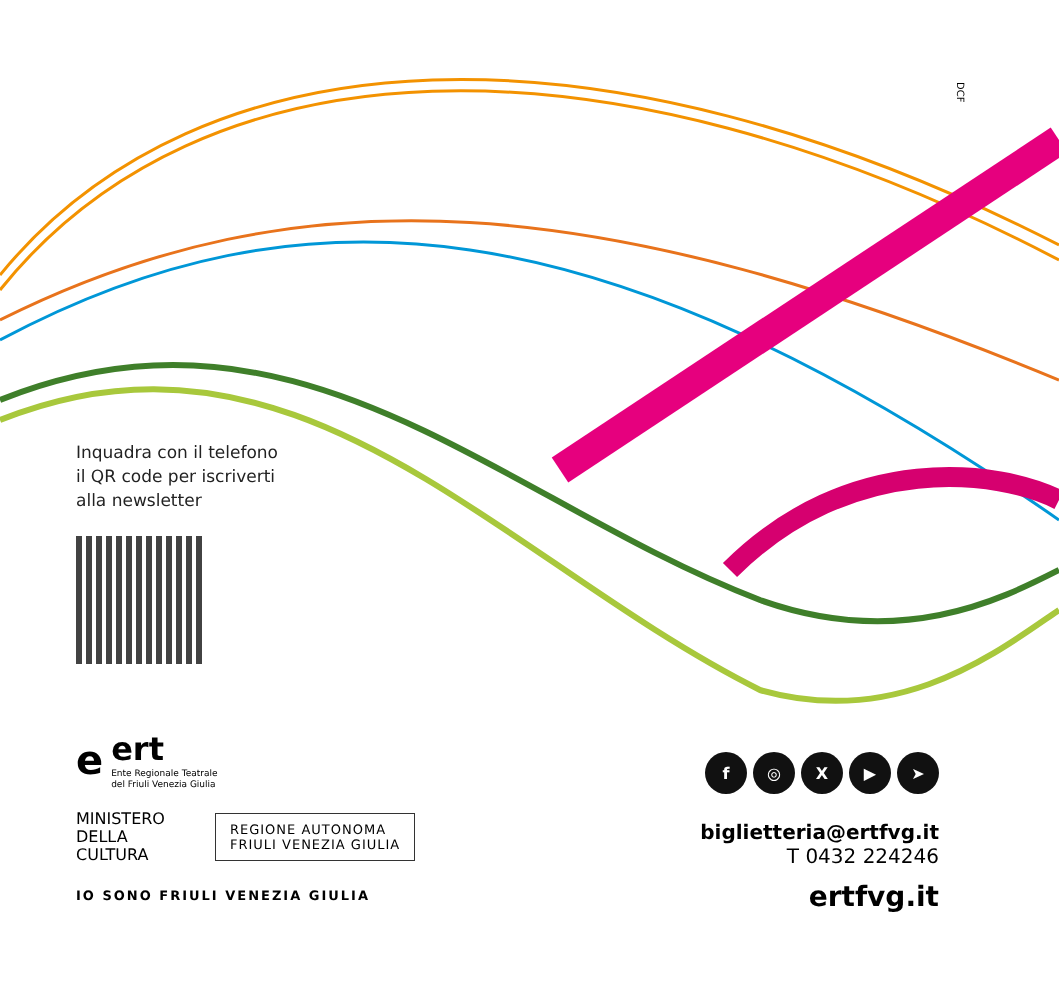DCF
Inquadra con il telefono
il QR code per iscriverti
alla newsletter
e
ert
Ente Regionale Teatrale
del Friuli Venezia Giulia
MINISTERO
DELLA
CULTURA
REGIONE AUTONOMA
FRIULI VENEZIA GIULIA
IO SONO FRIULI VENEZIA GIULIA
f ◎ X ▶ ➤
biglietteria@ertfvg.it
T 0432 224246
ertfvg.it